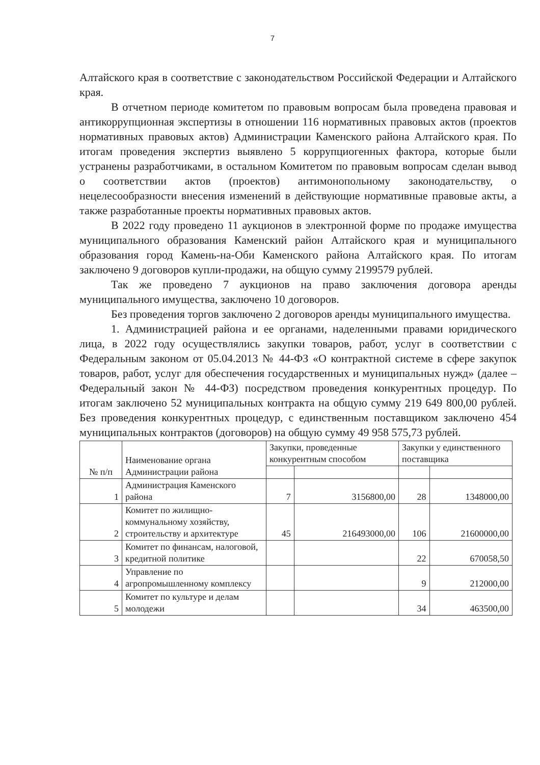7
Алтайского края в соответствие с законодательством Российской Федерации и Алтайского края.
В отчетном периоде комитетом по правовым вопросам была проведена правовая и антикоррупционная экспертизы в отношении 116 нормативных правовых актов (проектов нормативных правовых актов) Администрации Каменского района Алтайского края. По итогам проведения экспертиз выявлено 5 коррупциогенных фактора, которые были устранены разработчиками, в остальном Комитетом по правовым вопросам сделан вывод о соответствии актов (проектов) антимонопольному законодательству, о нецелесообразности внесения изменений в действующие нормативные правовые акты, а также разработанные проекты нормативных правовых актов.
В 2022 году проведено 11 аукционов в электронной форме по продаже имущества муниципального образования Каменский район Алтайского края и муниципального образования город Камень-на-Оби Каменского района Алтайского края. По итогам заключено 9 договоров купли-продажи, на общую сумму 2199579 рублей.
Так же проведено 7 аукционов на право заключения договора аренды муниципального имущества, заключено 10 договоров.
Без проведения торгов заключено 2 договоров аренды муниципального имущества.
1. Администрацией района и ее органами, наделенными правами юридического лица, в 2022 году осуществлялись закупки товаров, работ, услуг в соответствии с Федеральным законом от 05.04.2013 № 44-ФЗ «О контрактной системе в сфере закупок товаров, работ, услуг для обеспечения государственных и муниципальных нужд» (далее – Федеральный закон № 44-ФЗ) посредством проведения конкурентных процедур. По итогам заключено 52 муниципальных контракта на общую сумму 219 649 800,00 рублей. Без проведения конкурентных процедур, с единственным поставщиком заключено 454 муниципальных контрактов (договоров) на общую сумму 49 958 575,73 рублей.
| № п/п | Наименование органа Администрации района | Закупки, проведенные конкурентным способом | | Закупки у единственного поставщика | |
| --- | --- | --- | --- | --- | --- |
| 1 | Администрация Каменского района | 7 | 3156800,00 | 28 | 1348000,00 |
| 2 | Комитет по жилищно-коммунальному хозяйству, строительству и архитектуре | 45 | 216493000,00 | 106 | 21600000,00 |
| 3 | Комитет по финансам, налоговой, кредитной политике | | | 22 | 670058,50 |
| 4 | Управление по агропромышленному комплексу | | | 9 | 212000,00 |
| 5 | Комитет по культуре и делам молодежи | | | 34 | 463500,00 |